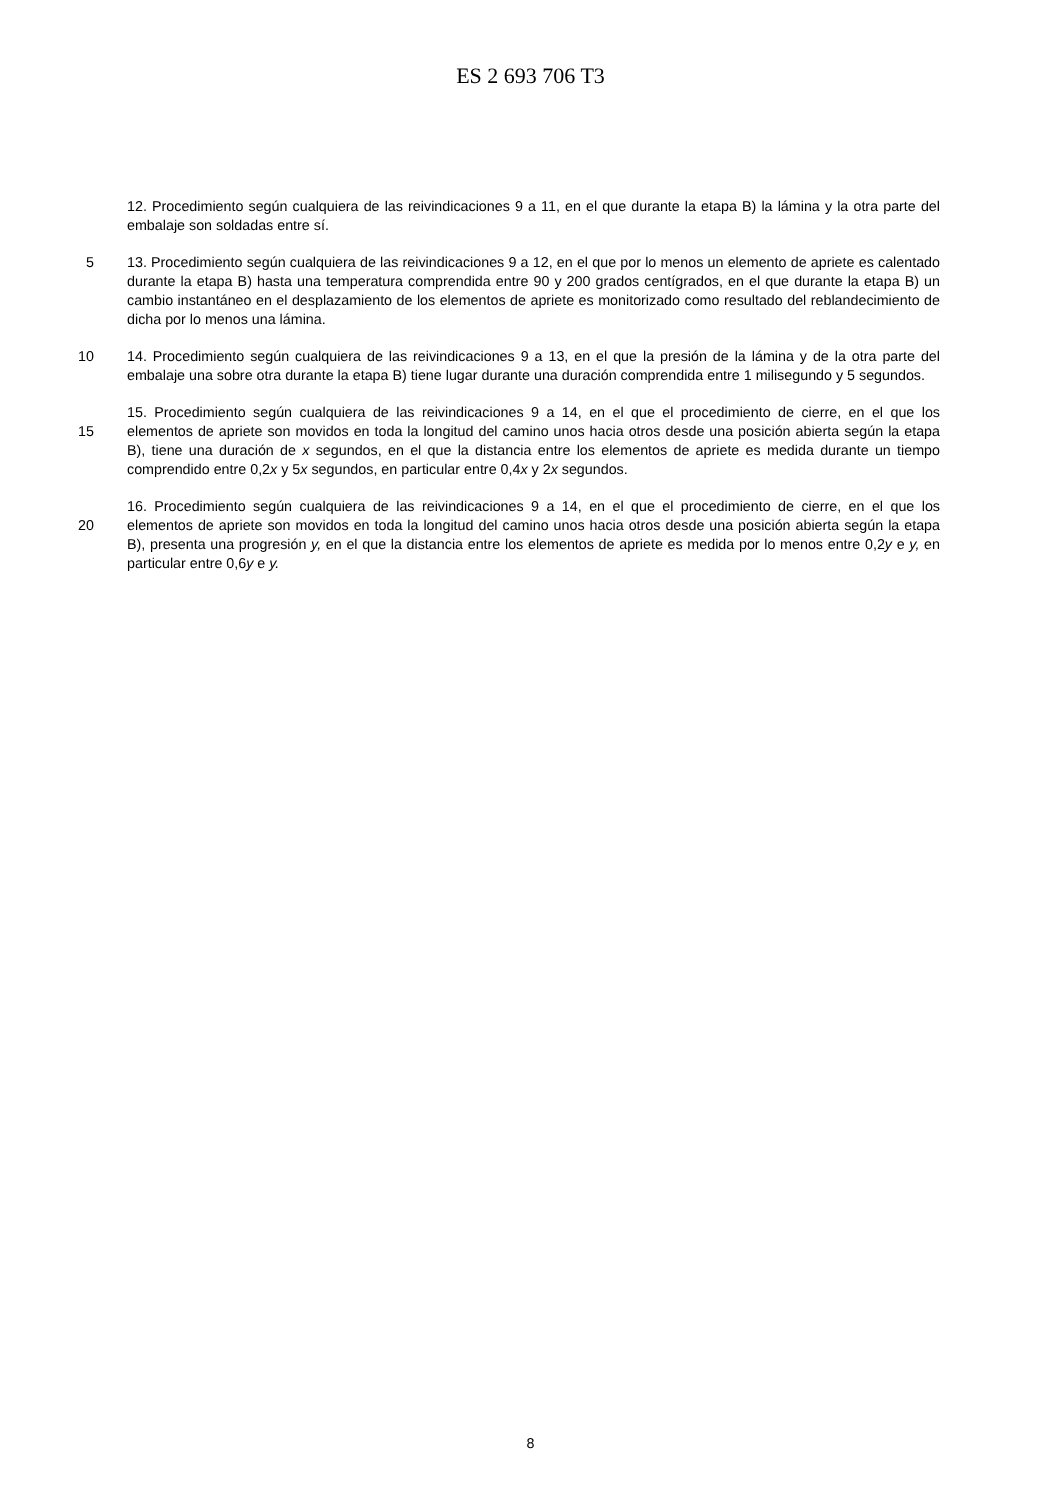ES 2 693 706 T3
12. Procedimiento según cualquiera de las reivindicaciones 9 a 11, en el que durante la etapa B) la lámina y la otra parte del embalaje son soldadas entre sí.
5
13. Procedimiento según cualquiera de las reivindicaciones 9 a 12, en el que por lo menos un elemento de apriete es calentado durante la etapa B) hasta una temperatura comprendida entre 90 y 200 grados centígrados, en el que durante la etapa B) un cambio instantáneo en el desplazamiento de los elementos de apriete es monitorizado como resultado del reblandecimiento de dicha por lo menos una lámina.
10
14. Procedimiento según cualquiera de las reivindicaciones 9 a 13, en el que la presión de la lámina y de la otra parte del embalaje una sobre otra durante la etapa B) tiene lugar durante una duración comprendida entre 1 milisegundo y 5 segundos.
15
15. Procedimiento según cualquiera de las reivindicaciones 9 a 14, en el que el procedimiento de cierre, en el que los elementos de apriete son movidos en toda la longitud del camino unos hacia otros desde una posición abierta según la etapa B), tiene una duración de x segundos, en el que la distancia entre los elementos de apriete es medida durante un tiempo comprendido entre 0,2x y 5x segundos, en particular entre 0,4x y 2x segundos.
20
16. Procedimiento según cualquiera de las reivindicaciones 9 a 14, en el que el procedimiento de cierre, en el que los elementos de apriete son movidos en toda la longitud del camino unos hacia otros desde una posición abierta según la etapa B), presenta una progresión y, en el que la distancia entre los elementos de apriete es medida por lo menos entre 0,2y e y, en particular entre 0,6y e y.
8